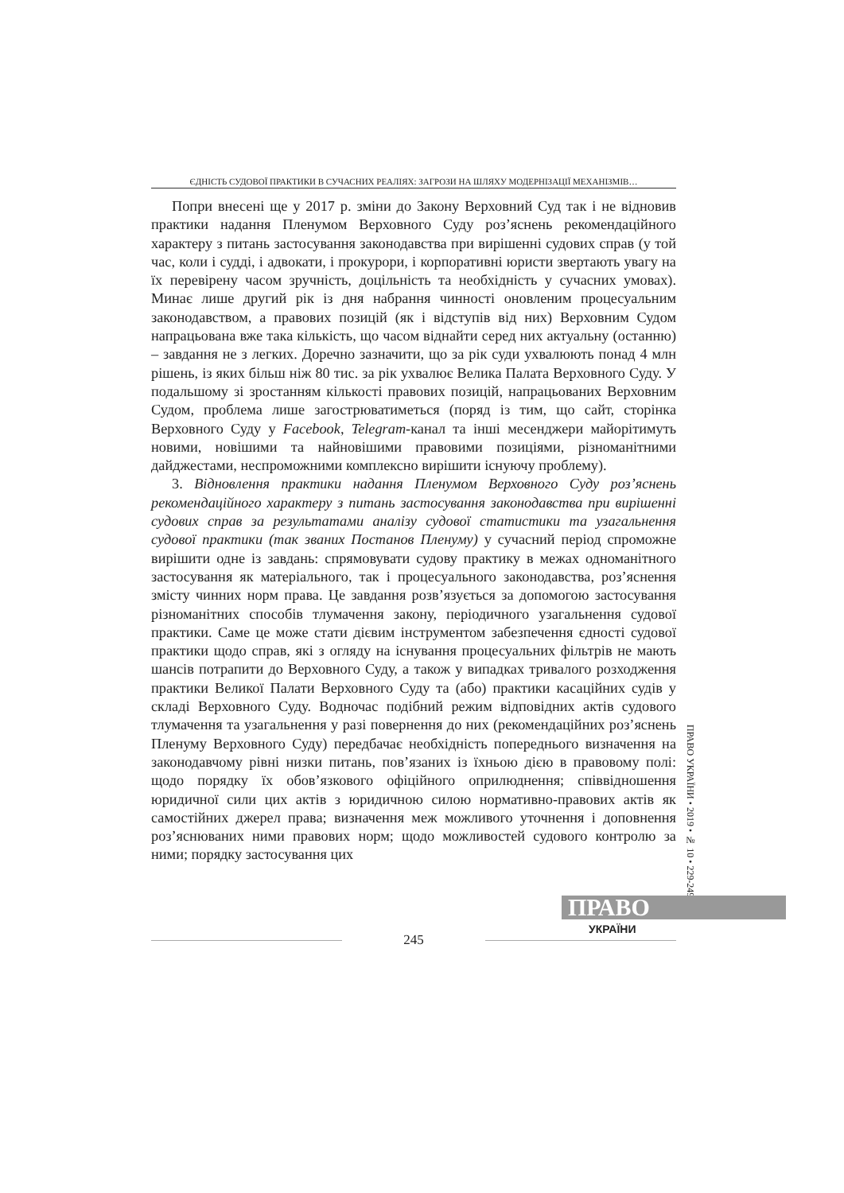ЄДНІСТЬ СУДОВОЇ ПРАКТИКИ В СУЧАСНИХ РЕАЛІЯХ: ЗАГРОЗИ НА ШЛЯХУ МОДЕРНІЗАЦІЇ МЕХАНІЗМІВ…
Попри внесені ще у 2017 р. зміни до Закону Верховний Суд так і не відновив практики надання Пленумом Верховного Суду роз’яснень рекомендаційного характеру з питань застосування законодавства при вирішенні судових справ (у той час, коли і судді, і адвокати, і прокурори, і корпоративні юристи звертають увагу на їх перевірену часом зручність, доцільність та необхідність у сучасних умовах). Минає лише другий рік із дня набрання чинності оновленим процесуальним законодавством, а правових позицій (як і відступів від них) Верховним Судом напрацьована вже така кількість, що часом віднайти серед них актуальну (останню) – завдання не з легких. Доречно зазначити, що за рік суди ухвалюють понад 4 млн рішень, із яких більш ніж 80 тис. за рік ухвалює Велика Палата Верховного Суду. У подальшому зі зростанням кількості правових позицій, напрацьованих Верховним Судом, проблема лише загострюватиметься (поряд із тим, що сайт, сторінка Верховного Суду у Facebook, Telegram-канал та інші месенджери майорітимуть новими, новішими та найновішими правовими позиціями, різноманітними дайджестами, неспроможними комплексно вирішити існуючу проблему).
3. Відновлення практики надання Пленумом Верховного Суду роз’яснень рекомендаційного характеру з питань застосування законодавства при вирішенні судових справ за результатами аналізу судової статистики та узагальнення судової практики (так званих Постанов Пленуму) у сучасний період спроможне вирішити одне із завдань: спрямовувати судову практику в межах одноманітного застосування як матеріального, так і процесуального законодавства, роз’яснення змісту чинних норм права. Це завдання розв’язується за допомогою застосування різноманітних способів тлумачення закону, періодичного узагальнення судової практики. Саме це може стати дієвим інструментом забезпечення єдності судової практики щодо справ, які з огляду на існування процесуальних фільтрів не мають шансів потрапити до Верховного Суду, а також у випадках тривалого розходження практики Великої Палати Верховного Суду та (або) практики касаційних судів у складі Верховного Суду. Водночас подібний режим відповідних актів судового тлумачення та узагальнення у разі повернення до них (рекомендаційних роз’яснень Пленуму Верховного Суду) передбачає необхідність попереднього визначення на законодавчому рівні низки питань, пов’язаних із їхньою дією в правовому полі: щодо порядку їх обов’язкового офіційного оприлюднення; співвідношення юридичної сили цих актів з юридичною силою нормативно-правових актів як самостійних джерел права; визначення меж можливого уточнення і доповнення роз’яснюваних ними правових норм; щодо можливостей судового контролю за ними; порядку застосування цих
ПРАВО УКРАЇНИ • 2019 • № 10 • 229-249
ПРАВО
УКРАЇНИ
245